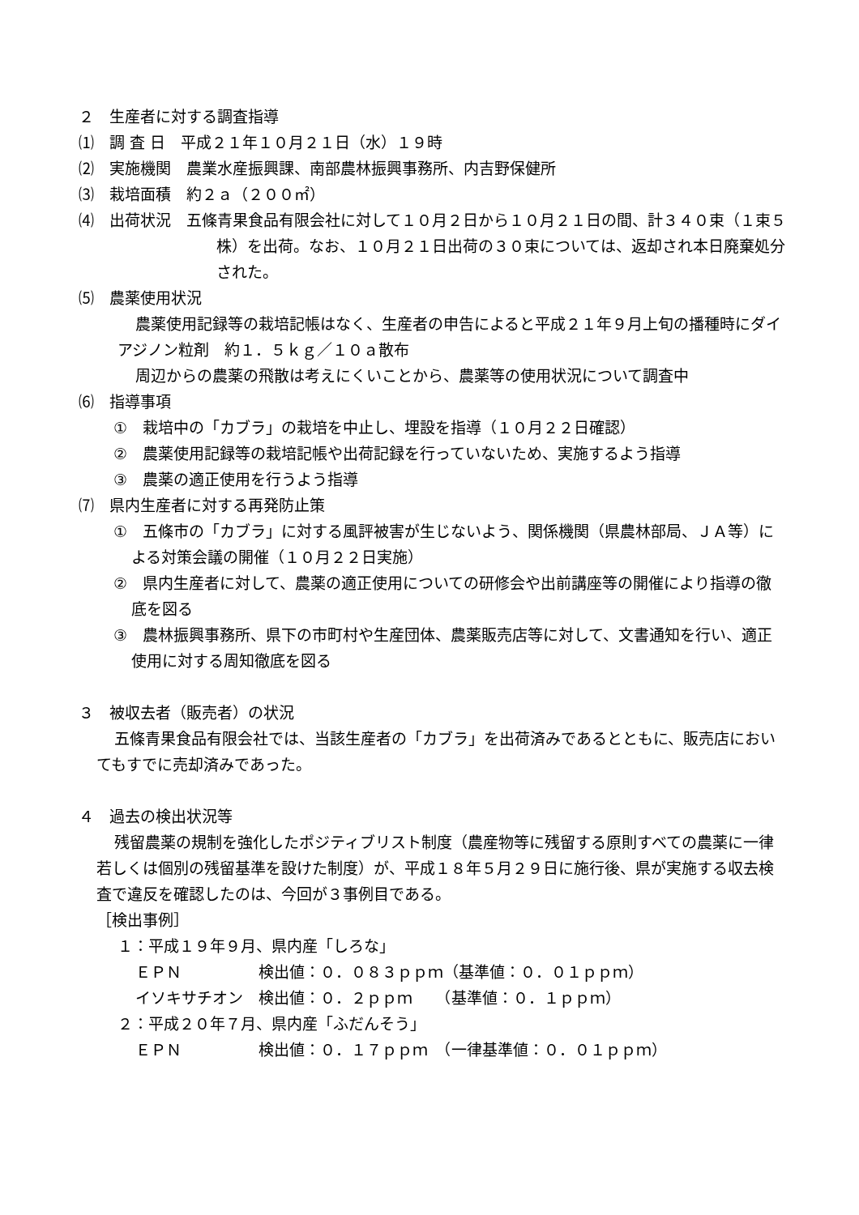２　生産者に対する調査指導
⑴　調 査 日　平成２１年１０月２１日（水）１９時
⑵　実施機関　農業水産振興課、南部農林振興事務所、内吉野保健所
⑶　栽培面積　約２ａ（２００㎡）
⑷　出荷状況　五條青果食品有限会社に対して１０月２日から１０月２１日の間、計３４０束（１束５株）を出荷。なお、１０月２１日出荷の３０束については、返却され本日廃棄処分された。
⑸　農薬使用状況
農薬使用記録等の栽培記帳はなく、生産者の申告によると平成２１年９月上旬の播種時にダイアジノン粒剤　約１．５ｋｇ／１０ａ散布
周辺からの農薬の飛散は考えにくいことから、農薬等の使用状況について調査中
⑹　指導事項
①　栽培中の「カブラ」の栽培を中止し、埋設を指導（１０月２２日確認）
②　農薬使用記録等の栽培記帳や出荷記録を行っていないため、実施するよう指導
③　農薬の適正使用を行うよう指導
⑺　県内生産者に対する再発防止策
①　五條市の「カブラ」に対する風評被害が生じないよう、関係機関（県農林部局、ＪＡ等）による対策会議の開催（１０月２２日実施）
②　県内生産者に対して、農薬の適正使用についての研修会や出前講座等の開催により指導の徹底を図る
③　農林振興事務所、県下の市町村や生産団体、農薬販売店等に対して、文書通知を行い、適正使用に対する周知徹底を図る
３　被収去者（販売者）の状況
五條青果食品有限会社では、当該生産者の「カブラ」を出荷済みであるとともに、販売店においてもすでに売却済みであった。
４　過去の検出状況等
残留農薬の規制を強化したポジティブリスト制度（農産物等に残留する原則すべての農薬に一律若しくは個別の残留基準を設けた制度）が、平成１８年５月２９日に施行後、県が実施する収去検査で違反を確認したのは、今回が３事例目である。
［検出事例］
１：平成１９年９月、県内産「しろな」
ＥＰＮ　　　　　検出値：０．０８３ｐｐｍ（基準値：０．０１ｐｐｍ）
イソキサチオン　検出値：０．２ｐｐｍ　　（基準値：０．１ｐｐｍ）
２：平成２０年７月、県内産「ふだんそう」
ＥＰＮ　　　　　検出値：０．１７ｐｐｍ　（一律基準値：０．０１ｐｐｍ）